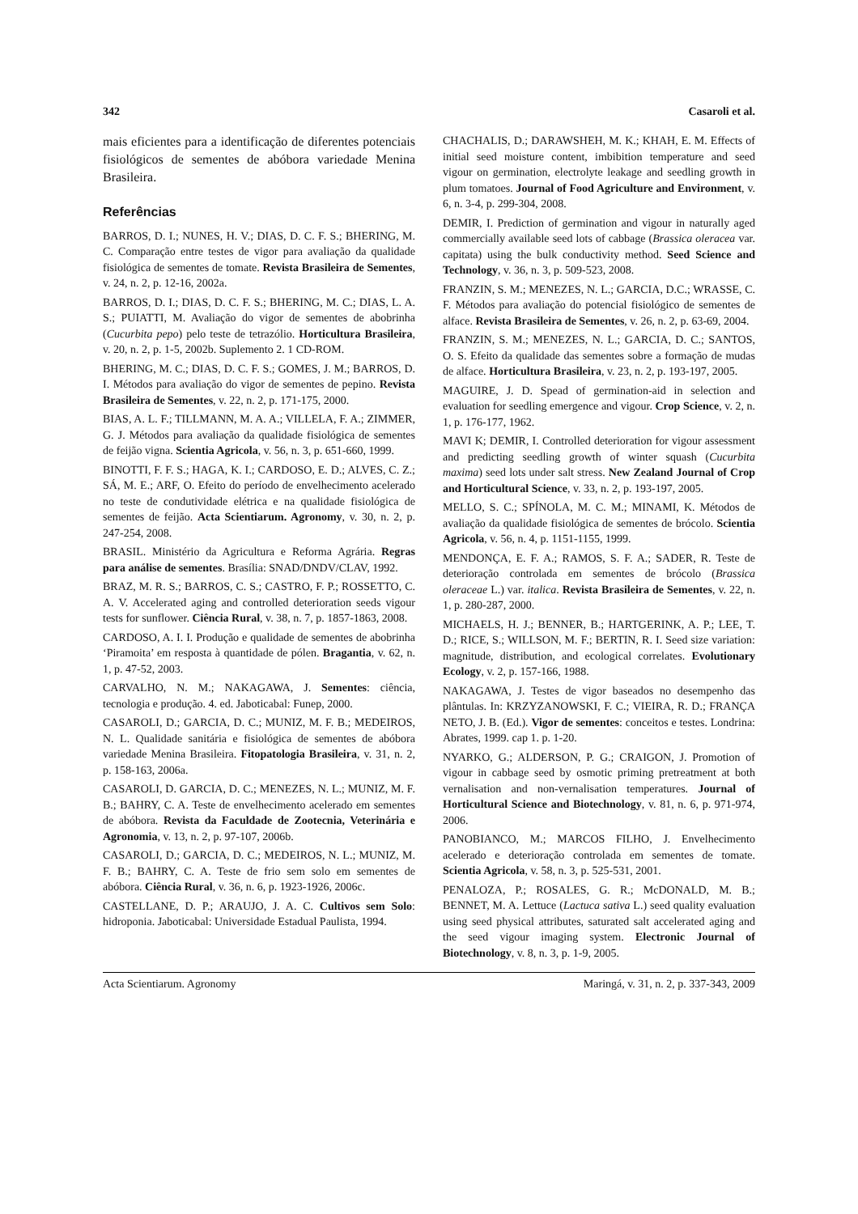342 Casaroli et al.
mais eficientes para a identificação de diferentes potenciais fisiológicos de sementes de abóbora variedade Menina Brasileira.
Referências
BARROS, D. I.; NUNES, H. V.; DIAS, D. C. F. S.; BHERING, M. C. Comparação entre testes de vigor para avaliação da qualidade fisiológica de sementes de tomate. Revista Brasileira de Sementes, v. 24, n. 2, p. 12-16, 2002a.
BARROS, D. I.; DIAS, D. C. F. S.; BHERING, M. C.; DIAS, L. A. S.; PUIATTI, M. Avaliação do vigor de sementes de abobrinha (Cucurbita pepo) pelo teste de tetrazólio. Horticultura Brasileira, v. 20, n. 2, p. 1-5, 2002b. Suplemento 2. 1 CD-ROM.
BHERING, M. C.; DIAS, D. C. F. S.; GOMES, J. M.; BARROS, D. I. Métodos para avaliação do vigor de sementes de pepino. Revista Brasileira de Sementes, v. 22, n. 2, p. 171-175, 2000.
BIAS, A. L. F.; TILLMANN, M. A. A.; VILLELA, F. A.; ZIMMER, G. J. Métodos para avaliação da qualidade fisiológica de sementes de feijão vigna. Scientia Agricola, v. 56, n. 3, p. 651-660, 1999.
BINOTTI, F. F. S.; HAGA, K. I.; CARDOSO, E. D.; ALVES, C. Z.; SÁ, M. E.; ARF, O. Efeito do período de envelhecimento acelerado no teste de condutividade elétrica e na qualidade fisiológica de sementes de feijão. Acta Scientiarum. Agronomy, v. 30, n. 2, p. 247-254, 2008.
BRASIL. Ministério da Agricultura e Reforma Agrária. Regras para análise de sementes. Brasília: SNAD/DNDV/CLAV, 1992.
BRAZ, M. R. S.; BARROS, C. S.; CASTRO, F. P.; ROSSETTO, C. A. V. Accelerated aging and controlled deterioration seeds vigour tests for sunflower. Ciência Rural, v. 38, n. 7, p. 1857-1863, 2008.
CARDOSO, A. I. I. Produção e qualidade de sementes de abobrinha ‘Piramoita’ em resposta à quantidade de pólen. Bragantia, v. 62, n. 1, p. 47-52, 2003.
CARVALHO, N. M.; NAKAGAWA, J. Sementes: ciência, tecnologia e produção. 4. ed. Jaboticabal: Funep, 2000.
CASAROLI, D.; GARCIA, D. C.; MUNIZ, M. F. B.; MEDEIROS, N. L. Qualidade sanitária e fisiológica de sementes de abóbora variedade Menina Brasileira. Fitopatologia Brasileira, v. 31, n. 2, p. 158-163, 2006a.
CASAROLI, D. GARCIA, D. C.; MENEZES, N. L.; MUNIZ, M. F. B.; BAHRY, C. A. Teste de envelhecimento acelerado em sementes de abóbora. Revista da Faculdade de Zootecnia, Veterinária e Agronomia, v. 13, n. 2, p. 97-107, 2006b.
CASAROLI, D.; GARCIA, D. C.; MEDEIROS, N. L.; MUNIZ, M. F. B.; BAHRY, C. A. Teste de frio sem solo em sementes de abóbora. Ciência Rural, v. 36, n. 6, p. 1923-1926, 2006c.
CASTELLANE, D. P.; ARAUJO, J. A. C. Cultivos sem Solo: hidroponia. Jaboticabal: Universidade Estadual Paulista, 1994.
CHACHALIS, D.; DARAWSHEH, M. K.; KHAH, E. M. Effects of initial seed moisture content, imbibition temperature and seed vigour on germination, electrolyte leakage and seedling growth in plum tomatoes. Journal of Food Agriculture and Environment, v. 6, n. 3-4, p. 299-304, 2008.
DEMIR, I. Prediction of germination and vigour in naturally aged commercially available seed lots of cabbage (Brassica oleracea var. capitata) using the bulk conductivity method. Seed Science and Technology, v. 36, n. 3, p. 509-523, 2008.
FRANZIN, S. M.; MENEZES, N. L.; GARCIA, D.C.; WRASSE, C. F. Métodos para avaliação do potencial fisiológico de sementes de alface. Revista Brasileira de Sementes, v. 26, n. 2, p. 63-69, 2004.
FRANZIN, S. M.; MENEZES, N. L.; GARCIA, D. C.; SANTOS, O. S. Efeito da qualidade das sementes sobre a formação de mudas de alface. Horticultura Brasileira, v. 23, n. 2, p. 193-197, 2005.
MAGUIRE, J. D. Spead of germination-aid in selection and evaluation for seedling emergence and vigour. Crop Science, v. 2, n. 1, p. 176-177, 1962.
MAVI K; DEMIR, I. Controlled deterioration for vigour assessment and predicting seedling growth of winter squash (Cucurbita maxima) seed lots under salt stress. New Zealand Journal of Crop and Horticultural Science, v. 33, n. 2, p. 193-197, 2005.
MELLO, S. C.; SPÍNOLA, M. C. M.; MINAMI, K. Métodos de avaliação da qualidade fisiológica de sementes de brócolo. Scientia Agricola, v. 56, n. 4, p. 1151-1155, 1999.
MENDONÇA, E. F. A.; RAMOS, S. F. A.; SADER, R. Teste de deterioração controlada em sementes de brócolo (Brassica oleraceae L.) var. italica. Revista Brasileira de Sementes, v. 22, n. 1, p. 280-287, 2000.
MICHAELS, H. J.; BENNER, B.; HARTGERINK, A. P.; LEE, T. D.; RICE, S.; WILLSON, M. F.; BERTIN, R. I. Seed size variation: magnitude, distribution, and ecological correlates. Evolutionary Ecology, v. 2, p. 157-166, 1988.
NAKAGAWA, J. Testes de vigor baseados no desempenho das plântulas. In: KRZYZANOWSKI, F. C.; VIEIRA, R. D.; FRANÇA NETO, J. B. (Ed.). Vigor de sementes: conceitos e testes. Londrina: Abrates, 1999. cap 1. p. 1-20.
NYARKO, G.; ALDERSON, P. G.; CRAIGON, J. Promotion of vigour in cabbage seed by osmotic priming pretreatment at both vernalisation and non-vernalisation temperatures. Journal of Horticultural Science and Biotechnology, v. 81, n. 6, p. 971-974, 2006.
PANOBIANCO, M.; MARCOS FILHO, J. Envelhecimento acelerado e deterioração controlada em sementes de tomate. Scientia Agricola, v. 58, n. 3, p. 525-531, 2001.
PENALOZA, P.; ROSALES, G. R.; McDONALD, M. B.; BENNET, M. A. Lettuce (Lactuca sativa L.) seed quality evaluation using seed physical attributes, saturated salt accelerated aging and the seed vigour imaging system. Electronic Journal of Biotechnology, v. 8, n. 3, p. 1-9, 2005.
Acta Scientiarum. Agronomy Maringá, v. 31, n. 2, p. 337-343, 2009